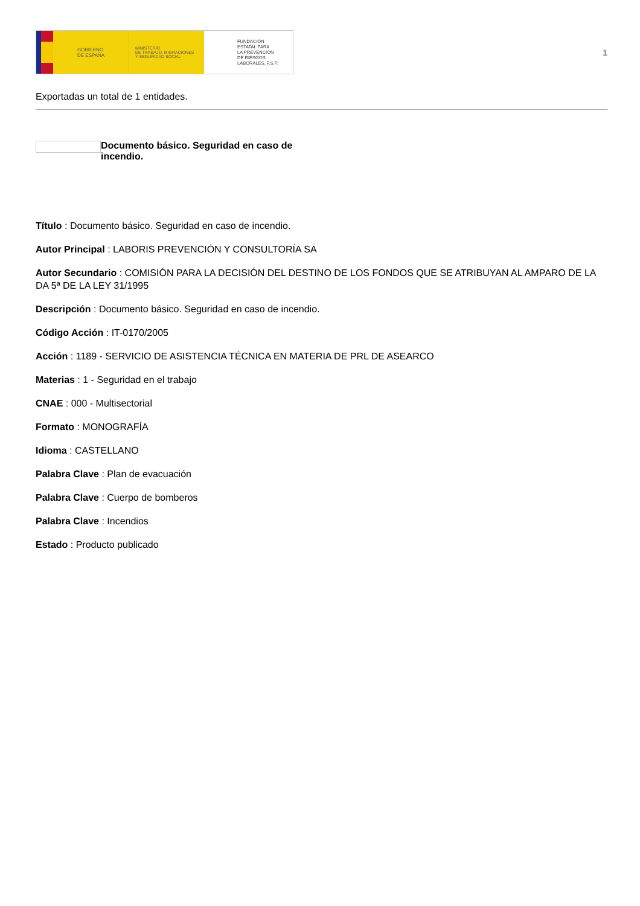GOBIERNO
DE ESPAÑA
MINISTERIO
DE TRABAJO, MIGRACIONES
Y SEGURIDAD SOCIAL
FUNDACIÓN
ESTATAL PARA
LA PREVENCIÓN
DE RIESGOS
LABORALES, F.S.P.
1
Exportadas un total de 1 entidades.
Documento básico. Seguridad en caso de incendio.
Título : Documento básico. Seguridad en caso de incendio.
Autor Principal : LABORIS PREVENCIÓN Y CONSULTORÍA SA
Autor Secundario : COMISIÓN PARA LA DECISIÓN DEL DESTINO DE LOS FONDOS QUE SE ATRIBUYAN AL AMPARO DE LA DA 5ª DE LA LEY 31/1995
Descripción : Documento básico. Seguridad en caso de incendio.
Código Acción : IT-0170/2005
Acción : 1189 - SERVICIO DE ASISTENCIA TÉCNICA EN MATERIA DE PRL DE ASEARCO
Materias : 1 - Seguridad en el trabajo
CNAE : 000 - Multisectorial
Formato : MONOGRAFÍA
Idioma : CASTELLANO
Palabra Clave : Plan de evacuación
Palabra Clave : Cuerpo de bomberos
Palabra Clave : Incendios
Estado : Producto publicado